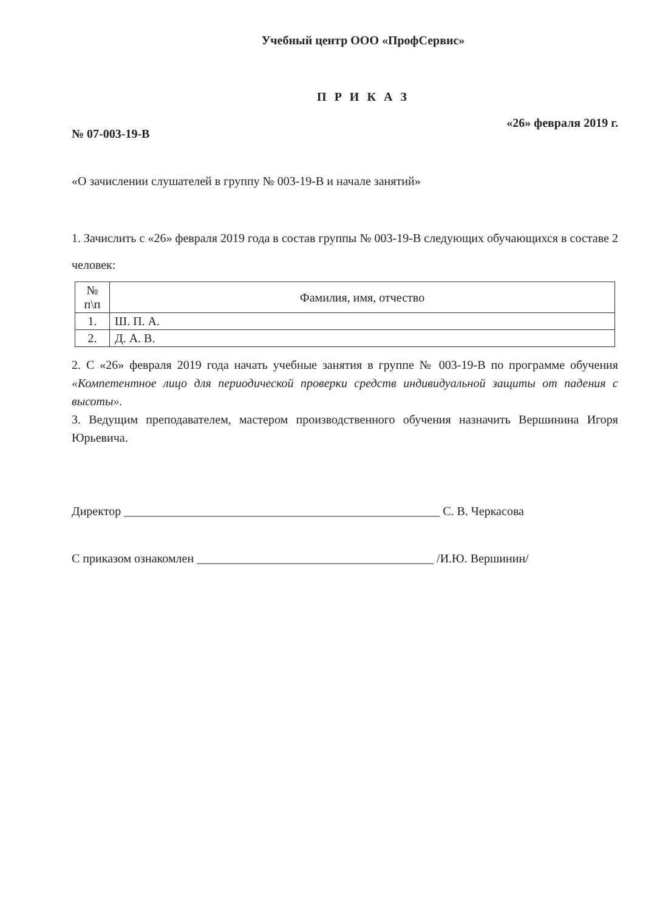Учебный центр ООО «ПрофСервис»
П Р И К А З
№ 07-003-19-В «26» февраля 2019 г.
«О зачислении слушателей в группу № 003-19-В и начале занятий»
1. Зачислить с «26» февраля 2019 года в состав группы № 003-19-В следующих обучающихся в составе 2 человек:
| № п\п | Фамилия, имя, отчество |
| --- | --- |
| 1. | Ш. П. А. |
| 2. | Д. А. В. |
2. С «26» февраля 2019 года начать учебные занятия в группе № 003-19-В по программе обучения «Компетентное лицо для периодической проверки средств индивидуальной защиты от падения с высоты».
3. Ведущим преподавателем, мастером производственного обучения назначить Вершинина Игоря Юрьевича.
Директор ____________________________________________________ С. В. Черкасова
С приказом ознакомлен _______________________________________ /И.Ю. Вершинин/